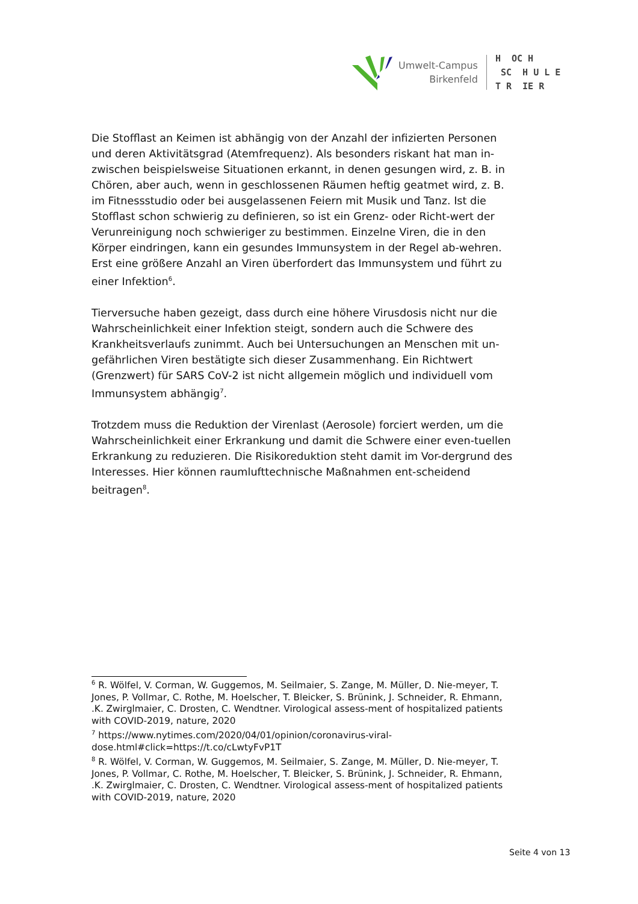Umwelt-Campus
Birkenfeld
H OC H SC H U L E T R IE R
Die Stofflast an Keimen ist abhängig von der Anzahl der infizierten Personen und deren Aktivitätsgrad (Atemfrequenz). Als besonders riskant hat man in-zwischen beispielsweise Situationen erkannt, in denen gesungen wird, z. B. in Chören, aber auch, wenn in geschlossenen Räumen heftig geatmet wird, z. B. im Fitnessstudio oder bei ausgelassenen Feiern mit Musik und Tanz. Ist die Stofflast schon schwierig zu definieren, so ist ein Grenz- oder Richt-wert der Verunreinigung noch schwieriger zu bestimmen. Einzelne Viren, die in den Körper eindringen, kann ein gesundes Immunsystem in der Regel ab-wehren. Erst eine größere Anzahl an Viren überfordert das Immunsystem und führt zu einer Infektion<sup>6</sup>.
Tierversuche haben gezeigt, dass durch eine höhere Virusdosis nicht nur die Wahrscheinlichkeit einer Infektion steigt, sondern auch die Schwere des Krankheitsverlaufs zunimmt. Auch bei Untersuchungen an Menschen mit un-gefährlichen Viren bestätigte sich dieser Zusammenhang. Ein Richtwert (Grenzwert) für SARS CoV-2 ist nicht allgemein möglich und individuell vom Immunsystem abhängig<sup>7</sup>.
Trotzdem muss die Reduktion der Virenlast (Aerosole) forciert werden, um die Wahrscheinlichkeit einer Erkrankung und damit die Schwere einer even-tuellen Erkrankung zu reduzieren. Die Risikoreduktion steht damit im Vor-dergrund des Interesses. Hier können raumlufttechnische Maßnahmen ent-scheidend beitragen<sup>8</sup>.
<sup>6</sup> R. Wölfel, V. Corman, W. Guggemos, M. Seilmaier, S. Zange, M. Müller, D. Nie-meyer, T. Jones, P. Vollmar, C. Rothe, M. Hoelscher, T. Bleicker, S. Brünink, J. Schneider, R. Ehmann, .K. Zwirglmaier, C. Drosten, C. Wendtner. Virological assess-ment of hospitalized patients with COVID-2019, nature, 2020
<sup>7</sup> https://www.nytimes.com/2020/04/01/opinion/coronavirus-viral-dose.html#click=https://t.co/cLwtyFvP1T
<sup>8</sup> R. Wölfel, V. Corman, W. Guggemos, M. Seilmaier, S. Zange, M. Müller, D. Nie-meyer, T. Jones, P. Vollmar, C. Rothe, M. Hoelscher, T. Bleicker, S. Brünink, J. Schneider, R. Ehmann, .K. Zwirglmaier, C. Drosten, C. Wendtner. Virological assess-ment of hospitalized patients with COVID-2019, nature, 2020
Seite 4 von 13